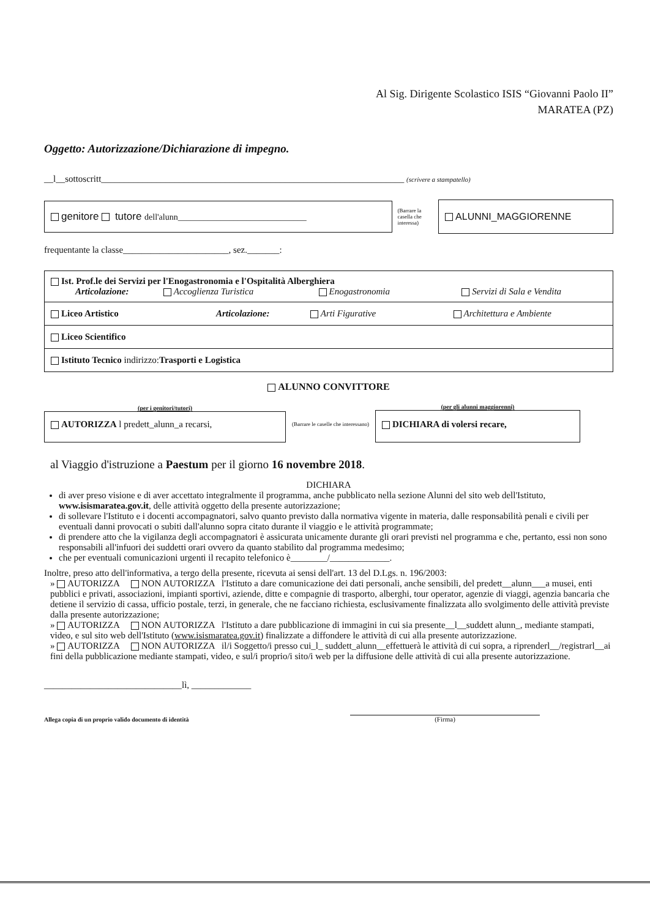Al Sig. Dirigente Scolastico ISIS “Giovanni Paolo II”
MARATEA (PZ)
Oggetto: Autorizzazione/Dichiarazione di impegno.
__l__sottoscritt__________________________________________________________________ (scrivere a stampatello)
genitore tutore dell'alunn______________________________
(Barrare la casella che interessa)
ALUNNI_MAGGIORENNE
frequentante la classe_______________________, sez._______:
Ist. Prof.le dei Servizi per l'Enogastronomia e l'Ospitalità Alberghiera
Articolazione: Accoglienza Turistica Enogastronomia Servizi di Sala e Vendita
Liceo Artistico Articolazione: Arti Figurative Architettura e Ambiente
Liceo Scientifico
Istituto Tecnico indirizzo:Trasporti e Logistica
ALUNNO CONVITTORE
(per i genitori/tutori)
AUTORIZZA l predett_alunn_a recarsi,
(Barrare le caselle che interessano)
(per gli alunni maggiorenni)
DICHIARA di volersi recare,
al Viaggio d'istruzione a Paestum per il giorno 16 novembre 2018.
DICHIARA
di aver preso visione e di aver accettato integralmente il programma, anche pubblicato nella sezione Alunni del sito web dell'Istituto, www.isismaratea.gov.it, delle attività oggetto della presente autorizzazione;
di sollevare l'Istituto e i docenti accompagnatori, salvo quanto previsto dalla normativa vigente in materia, dalle responsabilità penali e civili per eventuali danni provocati o subiti dall'alunno sopra citato durante il viaggio e le attività programmate;
di prendere atto che la vigilanza degli accompagnatori è assicurata unicamente durante gli orari previsti nel programma e che, pertanto, essi non sono responsabili all'infuori dei suddetti orari ovvero da quanto stabilito dal programma medesimo;
che per eventuali comunicazioni urgenti il recapito telefonico è________/_____________.
Inoltre, preso atto dell'informativa, a tergo della presente, ricevuta ai sensi dell'art. 13 del D.Lgs. n. 196/2003:
» AUTORIZZA NON AUTORIZZA l'Istituto a dare comunicazione dei dati personali, anche sensibili, del predett__alunn___a musei, enti pubblici e privati, associazioni, impianti sportivi, aziende, ditte e compagnie di trasporto, alberghi, tour operator, agenzie di viaggi, agenzia bancaria che detiene il servizio di cassa, ufficio postale, terzi, in generale, che ne facciano richiesta, esclusivamente finalizzata allo svolgimento delle attività previste dalla presente autorizzazione;
» AUTORIZZA NON AUTORIZZA l'Istituto a dare pubblicazione di immagini in cui sia presente__l__suddett alunn_, mediante stampati, video, e sul sito web dell'Istituto (www.isismaratea.gov.it) finalizzate a diffondere le attività di cui alla presente autorizzazione.
» AUTORIZZA NON AUTORIZZA il/i Soggetto/i presso cui_l_ suddett_alunn__effettuerà le attività di cui sopra, a riprenderl__/registrarl__ai fini della pubblicazione mediante stampati, video, e sul/i proprio/i sito/i web per la diffusione delle attività di cui alla presente autorizzazione.
______________________________lì, _____________
Allega copia di un proprio valido documento di identità
(Firma)